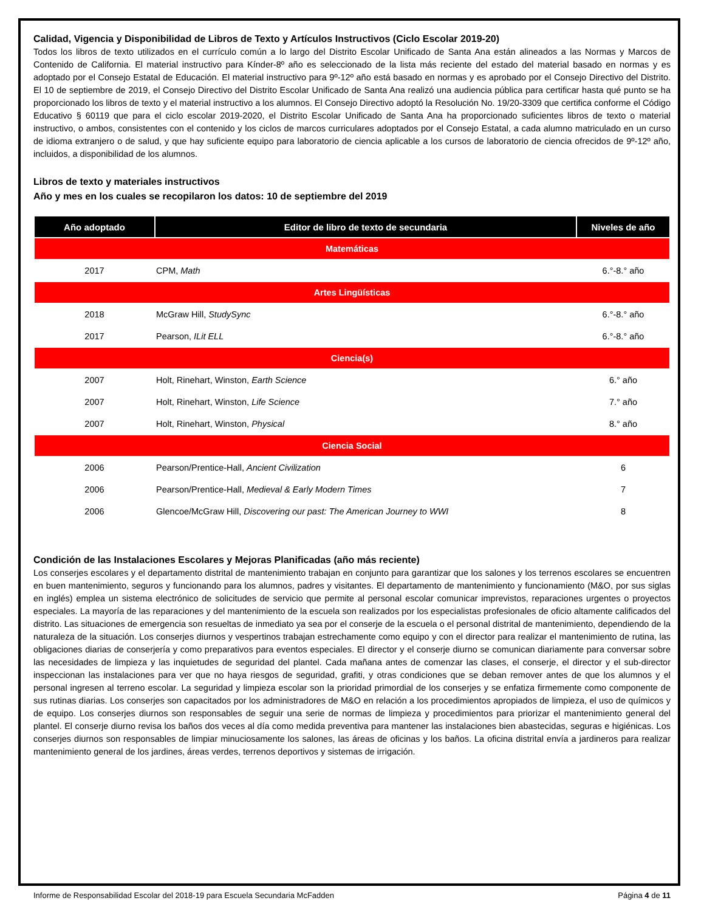Calidad, Vigencia y Disponibilidad de Libros de Texto y Artículos Instructivos (Ciclo Escolar 2019-20)
Todos los libros de texto utilizados en el currículo común a lo largo del Distrito Escolar Unificado de Santa Ana están alineados a las Normas y Marcos de Contenido de California. El material instructivo para Kínder-8º año es seleccionado de la lista más reciente del estado del material basado en normas y es adoptado por el Consejo Estatal de Educación. El material instructivo para 9º-12º año está basado en normas y es aprobado por el Consejo Directivo del Distrito. El 10 de septiembre de 2019, el Consejo Directivo del Distrito Escolar Unificado de Santa Ana realizó una audiencia pública para certificar hasta qué punto se ha proporcionado los libros de texto y el material instructivo a los alumnos. El Consejo Directivo adoptó la Resolución No. 19/20-3309 que certifica conforme el Código Educativo § 60119 que para el ciclo escolar 2019-2020, el Distrito Escolar Unificado de Santa Ana ha proporcionado suficientes libros de texto o material instructivo, o ambos, consistentes con el contenido y los ciclos de marcos curriculares adoptados por el Consejo Estatal, a cada alumno matriculado en un curso de idioma extranjero o de salud, y que hay suficiente equipo para laboratorio de ciencia aplicable a los cursos de laboratorio de ciencia ofrecidos de 9º-12º año, incluidos, a disponibilidad de los alumnos.
Libros de texto y materiales instructivos
Año y mes en los cuales se recopilaron los datos: 10 de septiembre del 2019
| Año adoptado | Editor de libro de texto de secundaria | Niveles de año |
| --- | --- | --- |
| Matemáticas | | |
| 2017 | CPM, Math | 6.°-8.° año |
| Artes Lingüísticas | | |
| 2018 | McGraw Hill, StudySync | 6.°-8.° año |
| 2017 | Pearson, ILit ELL | 6.°-8.° año |
| Ciencia(s) | | |
| 2007 | Holt, Rinehart, Winston, Earth Science | 6.° año |
| 2007 | Holt, Rinehart, Winston, Life Science | 7.° año |
| 2007 | Holt, Rinehart, Winston, Physical | 8.° año |
| Ciencia Social | | |
| 2006 | Pearson/Prentice-Hall, Ancient Civilization | 6 |
| 2006 | Pearson/Prentice-Hall, Medieval & Early Modern Times | 7 |
| 2006 | Glencoe/McGraw Hill, Discovering our past: The American Journey to WWI | 8 |
Condición de las Instalaciones Escolares y Mejoras Planificadas (año más reciente)
Los conserjes escolares y el departamento distrital de mantenimiento trabajan en conjunto para garantizar que los salones y los terrenos escolares se encuentren en buen mantenimiento, seguros y funcionando para los alumnos, padres y visitantes. El departamento de mantenimiento y funcionamiento (M&O, por sus siglas en inglés) emplea un sistema electrónico de solicitudes de servicio que permite al personal escolar comunicar imprevistos, reparaciones urgentes o proyectos especiales. La mayoría de las reparaciones y del mantenimiento de la escuela son realizados por los especialistas profesionales de oficio altamente calificados del distrito. Las situaciones de emergencia son resueltas de inmediato ya sea por el conserje de la escuela o el personal distrital de mantenimiento, dependiendo de la naturaleza de la situación. Los conserjes diurnos y vespertinos trabajan estrechamente como equipo y con el director para realizar el mantenimiento de rutina, las obligaciones diarias de conserjería y como preparativos para eventos especiales. El director y el conserje diurno se comunican diariamente para conversar sobre las necesidades de limpieza y las inquietudes de seguridad del plantel. Cada mañana antes de comenzar las clases, el conserje, el director y el sub-director inspeccionan las instalaciones para ver que no haya riesgos de seguridad, grafiti, y otras condiciones que se deban remover antes de que los alumnos y el personal ingresen al terreno escolar. La seguridad y limpieza escolar son la prioridad primordial de los conserjes y se enfatiza firmemente como componente de sus rutinas diarias. Los conserjes son capacitados por los administradores de M&O en relación a los procedimientos apropiados de limpieza, el uso de químicos y de equipo. Los conserjes diurnos son responsables de seguir una serie de normas de limpieza y procedimientos para priorizar el mantenimiento general del plantel. El conserje diurno revisa los baños dos veces al día como medida preventiva para mantener las instalaciones bien abastecidas, seguras e higiénicas. Los conserjes diurnos son responsables de limpiar minuciosamente los salones, las áreas de oficinas y los baños. La oficina distrital envía a jardineros para realizar mantenimiento general de los jardines, áreas verdes, terrenos deportivos y sistemas de irrigación.
Informe de Responsabilidad Escolar del 2018-19 para Escuela Secundaria McFadden Página 4 de 11